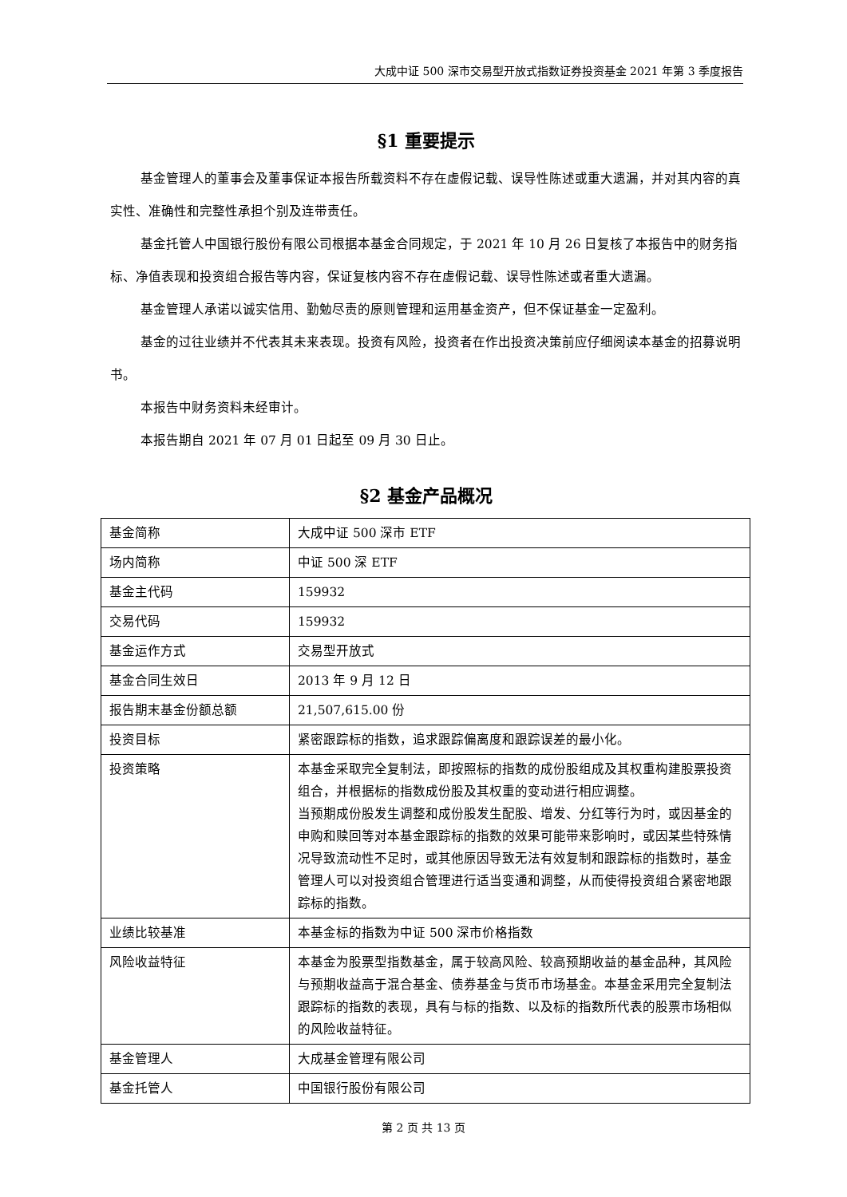大成中证 500 深市交易型开放式指数证券投资基金 2021 年第 3 季度报告
§1 重要提示
基金管理人的董事会及董事保证本报告所载资料不存在虚假记载、误导性陈述或重大遗漏，并对其内容的真实性、准确性和完整性承担个别及连带责任。
基金托管人中国银行股份有限公司根据本基金合同规定，于 2021 年 10 月 26 日复核了本报告中的财务指标、净值表现和投资组合报告等内容，保证复核内容不存在虚假记载、误导性陈述或者重大遗漏。
基金管理人承诺以诚实信用、勤勉尽责的原则管理和运用基金资产，但不保证基金一定盈利。
基金的过往业绩并不代表其未来表现。投资有风险，投资者在作出投资决策前应仔细阅读本基金的招募说明书。
本报告中财务资料未经审计。
本报告期自 2021 年 07 月 01 日起至 09 月 30 日止。
§2 基金产品概况
| 基金简称 | 大成中证 500 深市 ETF |
| 场内简称 | 中证 500 深 ETF |
| 基金主代码 | 159932 |
| 交易代码 | 159932 |
| 基金运作方式 | 交易型开放式 |
| 基金合同生效日 | 2013 年 9 月 12 日 |
| 报告期末基金份额总额 | 21,507,615.00 份 |
| 投资目标 | 紧密跟踪标的指数，追求跟踪偏离度和跟踪误差的最小化。 |
| 投资策略 | 本基金采取完全复制法，即按照标的指数的成份股组成及其权重构建股票投资组合，并根据标的指数成份股及其权重的变动进行相应调整。 当预期成份股发生调整和成份股发生配股、增发、分红等行为时，或因基金的申购和赎回等对本基金跟踪标的指数的效果可能带来影响时，或因某些特殊情况导致流动性不足时，或其他原因导致无法有效复制和跟踪标的指数时，基金管理人可以对投资组合管理进行适当变通和调整，从而使得投资组合紧密地跟踪标的指数。 |
| 业绩比较基准 | 本基金标的指数为中证 500 深市价格指数 |
| 风险收益特征 | 本基金为股票型指数基金，属于较高风险、较高预期收益的基金品种，其风险与预期收益高于混合基金、债券基金与货币市场基金。本基金采用完全复制法跟踪标的指数的表现，具有与标的指数、以及标的指数所代表的股票市场相似的风险收益特征。 |
| 基金管理人 | 大成基金管理有限公司 |
| 基金托管人 | 中国银行股份有限公司 |
第 2 页 共 13 页